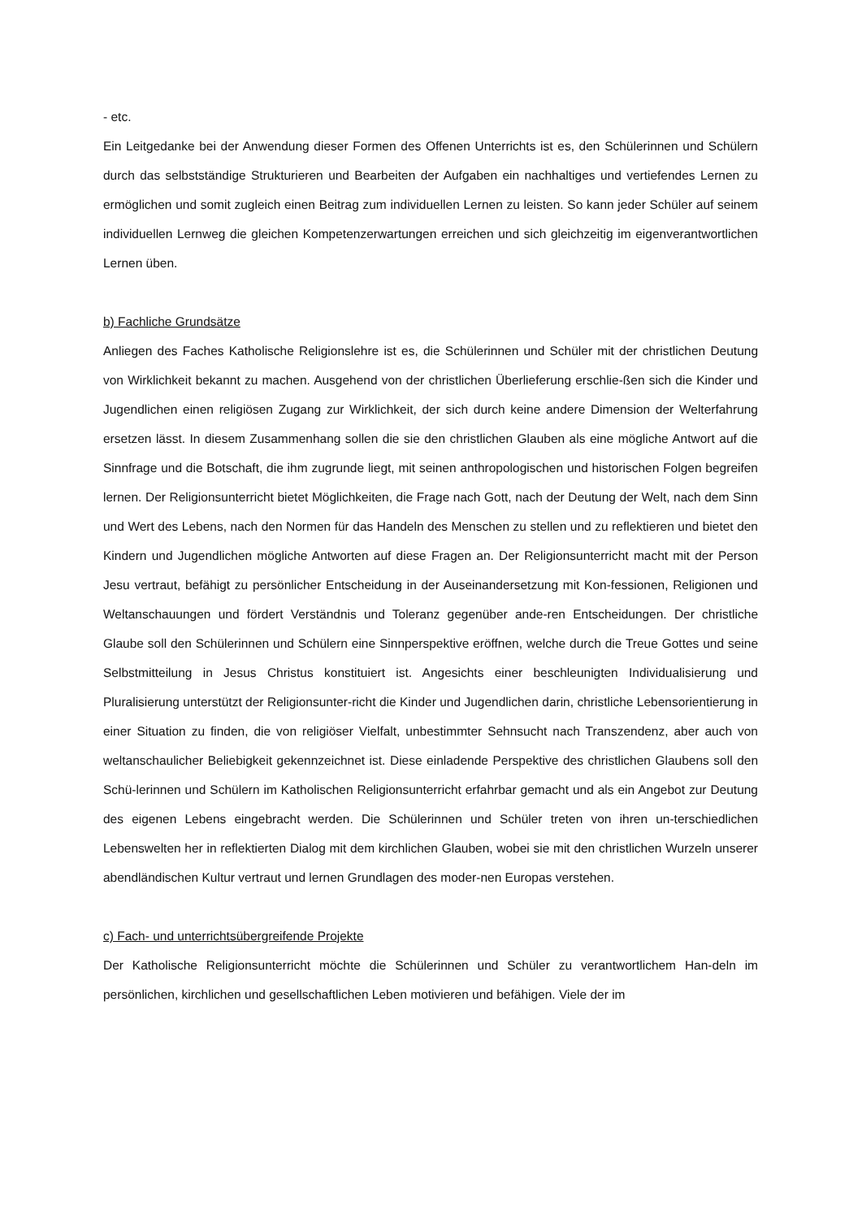- etc.
Ein Leitgedanke bei der Anwendung dieser Formen des Offenen Unterrichts ist es, den Schülerinnen und Schülern durch das selbstständige Strukturieren und Bearbeiten der Aufgaben ein nachhaltiges und vertiefendes Lernen zu ermöglichen und somit zugleich einen Beitrag zum individuellen Lernen zu leisten. So kann jeder Schüler auf seinem individuellen Lernweg die gleichen Kompetenzerwartungen erreichen und sich gleichzeitig im eigenverantwortlichen Lernen üben.
b) Fachliche Grundsätze
Anliegen des Faches Katholische Religionslehre ist es, die Schülerinnen und Schüler mit der christlichen Deutung von Wirklichkeit bekannt zu machen. Ausgehend von der christlichen Überlieferung erschlie-ßen sich die Kinder und Jugendlichen einen religiösen Zugang zur Wirklichkeit, der sich durch keine andere Dimension der Welterfahrung ersetzen lässt. In diesem Zusammenhang sollen die sie den christlichen Glauben als eine mögliche Antwort auf die Sinnfrage und die Botschaft, die ihm zugrunde liegt, mit seinen anthropologischen und historischen Folgen begreifen lernen. Der Religionsunterricht bietet Möglichkeiten, die Frage nach Gott, nach der Deutung der Welt, nach dem Sinn und Wert des Lebens, nach den Normen für das Handeln des Menschen zu stellen und zu reflektieren und bietet den Kindern und Jugendlichen mögliche Antworten auf diese Fragen an. Der Religionsunterricht macht mit der Person Jesu vertraut, befähigt zu persönlicher Entscheidung in der Auseinandersetzung mit Kon-fessionen, Religionen und Weltanschauungen und fördert Verständnis und Toleranz gegenüber ande-ren Entscheidungen. Der christliche Glaube soll den Schülerinnen und Schülern eine Sinnperspektive eröffnen, welche durch die Treue Gottes und seine Selbstmitteilung in Jesus Christus konstituiert ist. Angesichts einer beschleunigten Individualisierung und Pluralisierung unterstützt der Religionsunter-richt die Kinder und Jugendlichen darin, christliche Lebensorientierung in einer Situation zu finden, die von religiöser Vielfalt, unbestimmter Sehnsucht nach Transzendenz, aber auch von weltanschaulicher Beliebigkeit gekennzeichnet ist. Diese einladende Perspektive des christlichen Glaubens soll den Schü-lerinnen und Schülern im Katholischen Religionsunterricht erfahrbar gemacht und als ein Angebot zur Deutung des eigenen Lebens eingebracht werden. Die Schülerinnen und Schüler treten von ihren un-terschiedlichen Lebenswelten her in reflektierten Dialog mit dem kirchlichen Glauben, wobei sie mit den christlichen Wurzeln unserer abendländischen Kultur vertraut und lernen Grundlagen des moder-nen Europas verstehen.
c) Fach- und unterrichtsübergreifende Projekte
Der Katholische Religionsunterricht möchte die Schülerinnen und Schüler zu verantwortlichem Han-deln im persönlichen, kirchlichen und gesellschaftlichen Leben motivieren und befähigen. Viele der im